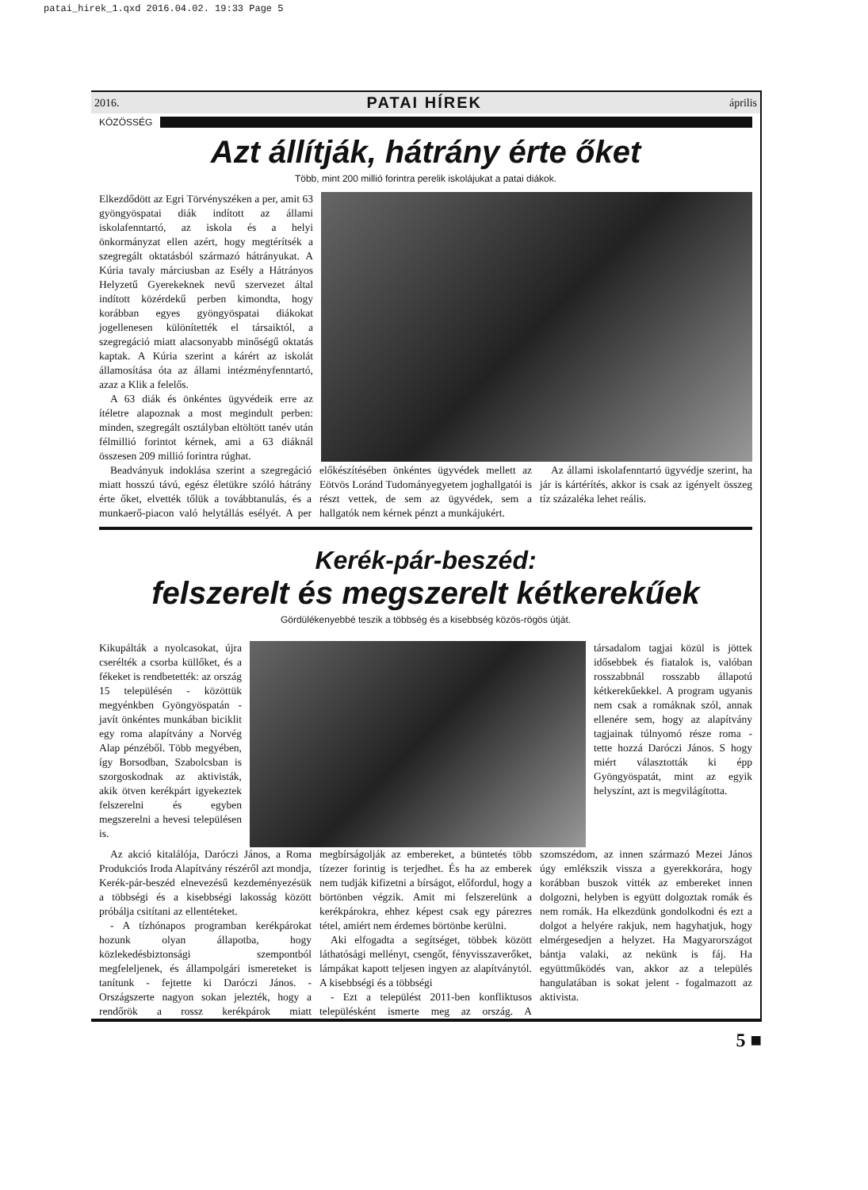patai_hirek_1.qxd 2016.04.02. 19:33 Page 5
2016. PATAI HÍREK április
KÖZÖSSÉG
Azt állítják, hátrány érte őket
Több, mint 200 millió forintra perelik iskolájukat a patai diákok.
Elkezdődött az Egri Törvényszéken a per, amit 63 gyöngyöspatai diák indított az állami iskolafenntartó, az iskola és a helyi önkormányzat ellen azért, hogy megtérítsék a szegregált oktatásból származó hátrányukat. A Kúria tavaly márciusban az Esély a Hátrányos Helyzetű Gyerekeknek nevű szervezet által indított közérdekű perben kimondta, hogy korábban egyes gyöngyöspatai diákokat jogellenesen különítették el társaiktól, a szegregáció miatt alacsonyabb minőségű oktatás kaptak. A Kúria szerint a kárért az iskolát államosítása óta az állami intézményfenntartó, azaz a Klik a felelős.
A 63 diák és önkéntes ügyvédeik erre az ítéletre alapoznak a most megindult perben: minden, szegregált osztályban eltöltött tanév után félmillió forintot kérnek, ami a 63 diáknál összesen 209 millió forintra rúghat.
Beadványuk indoklása szerint a szegregáció miatt hosszú távú, egész életükre szóló hátrány érte őket, elvették tőlük a továbbtanulás, és a munkaerő-piacon való helytállás esélyét. A per előkészítésében önkéntes ügyvédek mellett az Eötvös Loránd Tudományegyetem joghallgatói is részt vettek, de sem az ügyvédek, sem a hallgatók nem kérnek pénzt a munkájukért.
Az állami iskolafenntartó ügyvédje szerint, ha jár is kártérítés, akkor is csak az igényelt összeg tíz százaléka lehet reális.
Kerék-pár-beszéd:
felszerelt és megszerelt kétkerekűek
Gördülékenyebbé teszik a többség és a kisebbség közös-rögös útját.
Kikupálták a nyolcasokat, újra cserélték a csorba küllőket, és a fékeket is rendbetették: az ország 15 településén - közöttük megyénkben Gyöngyöspatán - javít önkéntes munkában biciklit egy roma alapítvány a Norvég Alap pénzéből. Több megyében, így Borsodban, Szabolcsban is szorgoskodnak az aktivisták, akik ötven kerékpárt igyekeztek felszerelni és egyben megszerelni a hevesi településen is.
társadalom tagjai közül is jöttek idősebbek és fiatalok is, valóban rosszabbnál rosszabb állapotú kétkerekűekkel. A program ugyanis nem csak a romáknak szól, annak ellenére sem, hogy az alapítvány tagjainak túlnyomó része roma - tette hozzá Daróczi János. S hogy miért választották ki épp Gyöngyöspatát, mint az egyik helyszínt, azt is megvilágította.
Az akció kitalálója, Daróczi János, a Roma Produkciós Iroda Alapítvány részéről azt mondja, Kerék-pár-beszéd elnevezésű kezdeményezésük a többségi és a kisebbségi lakosság között próbálja csitítani az ellentéteket.
- A tízhónapos programban kerékpárokat hozunk olyan állapotba, hogy közlekedésbiztonsági szempontból megfeleljenek, és állampolgári ismereteket is tanítunk - fejtette ki Daróczi János. - Országszerte nagyon sokan jelezték, hogy a rendőrök a rossz kerékpárok miatt megbírságolják az embereket, a büntetés több tízezer forintig is terjedhet. És ha az emberek nem tudják kifizetni a bírságot, előfordul, hogy a börtönben végzik. Amit mi felszerelünk a kerékpárokra, ehhez képest csak egy párezres tétel, amiért nem érdemes börtönbe kerülni.
Aki elfogadta a segítséget, többek között láthatósági mellényt, csengőt, fényvisszaverőket, lámpákat kapott teljesen ingyen az alapítványtól. A kisebbségi és a többségi
- Ezt a települést 2011-ben konfliktusos településként ismerte meg az ország. A szomszédom, az innen származó Mezei János úgy emlékszik vissza a gyerekkorára, hogy korábban buszok vitték az embereket innen dolgozni, helyben is együtt dolgoztak romák és nem romák. Ha elkezdünk gondolkodni és ezt a dolgot a helyére rakjuk, nem hagyhatjuk, hogy elmérgesedjen a helyzet. Ha Magyarországot bántja valaki, az nekünk is fáj. Ha együttműködés van, akkor az a település hangulatában is sokat jelent - fogalmazott az aktivista.
5 ■